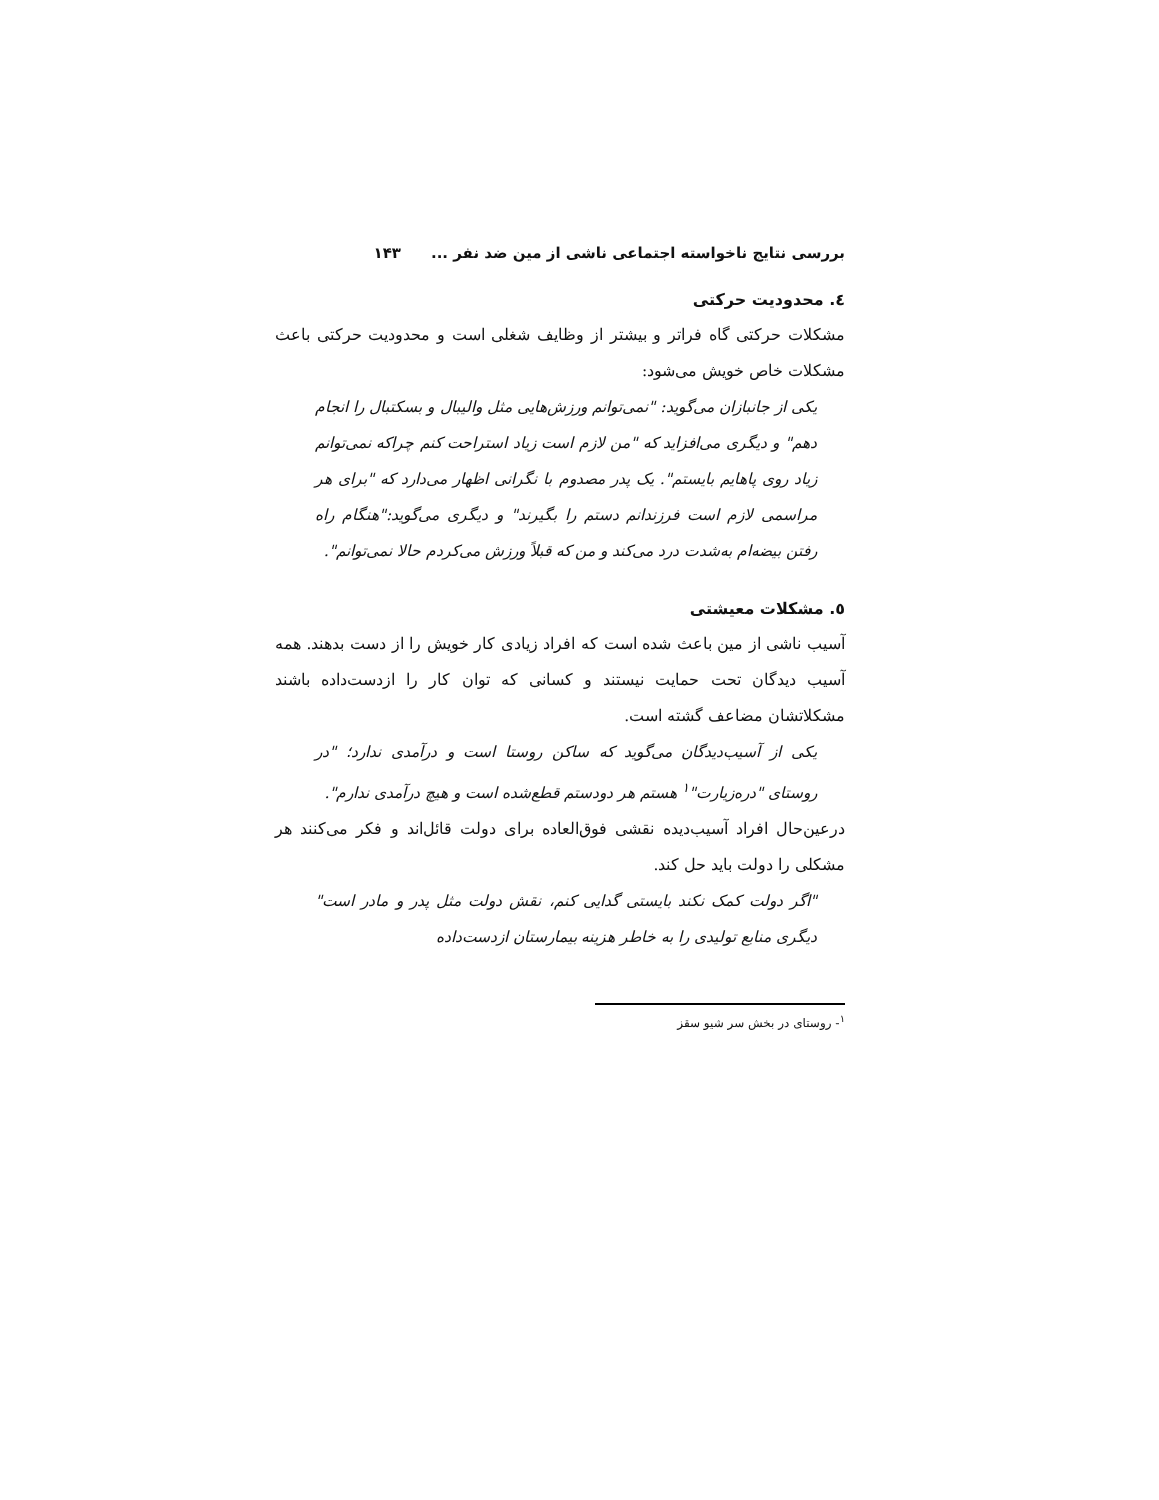بررسی نتایج ناخواسته اجتماعی ناشی از مین ضد نفر ... ۱۴۳
٤. محدودیت حرکتی
مشکلات حرکتی گاه فراتر و بیشتر از وظایف شغلی است و محدودیت حرکتی باعث مشکلات خاص خویش می‌شود:
یکی از جانبازان می‌گوید: "نمی‌توانم ورزش‌هایی مثل والیبال و بسکتبال را انجام دهم" و دیگری می‌افزاید که "من لازم است زیاد استراحت کنم چراکه نمی‌توانم زیاد روی پاهایم بایستم". یک پدر مصدوم با نگرانی اظهار می‌دارد که "برای هر مراسمی لازم است فرزندانم دستم را بگیرند" و دیگری می‌گوید:"هنگام راه رفتن بیضه‌ام به‌شدت درد می‌کند و من که قبلاً ورزش می‌کردم حالا نمی‌توانم".
٥. مشکلات معیشتی
آسیب ناشی از مین باعث شده است که افراد زیادی کار خویش را از دست بدهند. همه آسیب دیدگان تحت حمایت نیستند و کسانی که توان کار را ازدست‌داده باشند مشکلاتشان مضاعف گشته است.
یکی از آسیب‌دیدگان می‌گوید که ساکن روستا است و درآمدی ندارد؛ "در روستای "دره‌زیارت"<sup>۱</sup> هستم هر دودستم قطع‌شده است و هیچ درآمدی ندارم".
درعین‌حال افراد آسیب‌دیده نقشی فوق‌العاده برای دولت قائل‌اند و فکر می‌کنند هر مشکلی را دولت باید حل کند.
"اگر دولت کمک نکند بایستی گدایی کنم، نقش دولت مثل پدر و مادر است" دیگری منابع تولیدی را به خاطر هزینه بیمارستان ازدست‌داده
<sup>۱</sup>- روستای در بخش سر شیو سقز